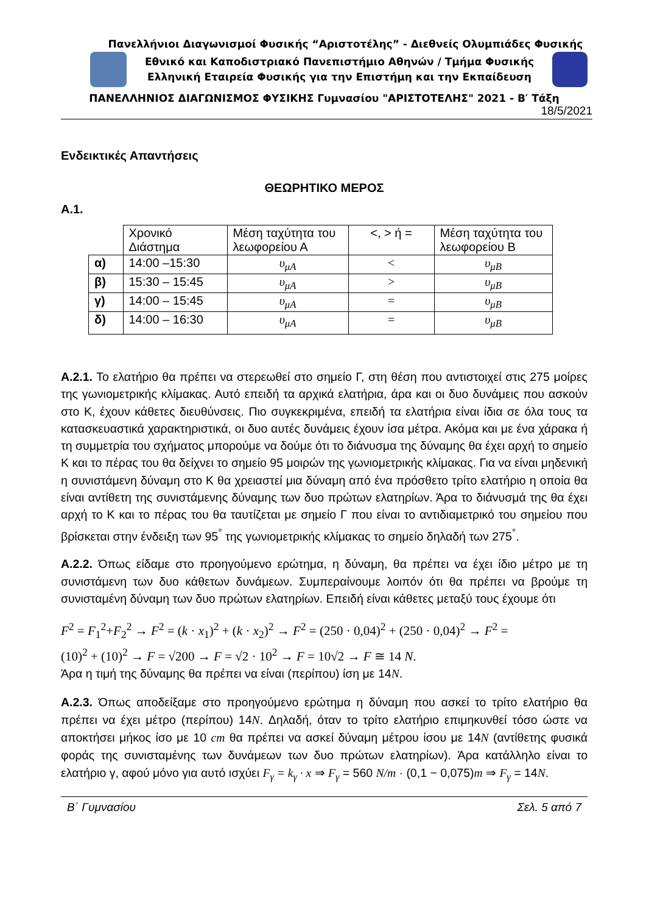Πανελλήνιοι Διαγωνισμοί Φυσικής “Αριστοτέλης” - Διεθνείς Ολυμπιάδες Φυσικής
Εθνικό και Καποδιστριακό Πανεπιστήμιο Αθηνών / Τμήμα Φυσικής
Ελληνική Εταιρεία Φυσικής για την Επιστήμη και την Εκπαίδευση
ΠΑΝΕΛΛΗΝΙΟΣ ΔΙΑΓΩΝΙΣΜΟΣ ΦΥΣΙΚΗΣ Γυμνασίου "ΑΡΙΣΤΟΤΕΛΗΣ" 2021 - Β′ Τάξη
18/5/2021
Ενδεικτικές Απαντήσεις
ΘΕΩΡΗΤΙΚΟ ΜΕΡΟΣ
Α.1.
| | Χρονικό Διάστημα | Μέση ταχύτητα του λεωφορείου Α | <, > ή = | Μέση ταχύτητα του λεωφορείου Β |
| --- | --- | --- | --- | --- |
| α) | 14:00 –15:30 | υ<sub>μΑ</sub> | < | υ<sub>μΒ</sub> |
| β) | 15:30 – 15:45 | υ<sub>μΑ</sub> | > | υ<sub>μΒ</sub> |
| γ) | 14:00 – 15:45 | υ<sub>μΑ</sub> | = | υ<sub>μΒ</sub> |
| δ) | 14:00 – 16:30 | υ<sub>μΑ</sub> | = | υ<sub>μΒ</sub> |
Α.2.1. Το ελατήριο θα πρέπει να στερεωθεί στο σημείο Γ, στη θέση που αντιστοιχεί στις 275 μοίρες της γωνιομετρικής κλίμακας. Αυτό επειδή τα αρχικά ελατήρια, άρα και οι δυο δυνάμεις που ασκούν στο Κ, έχουν κάθετες διευθύνσεις. Πιο συγκεκριμένα, επειδή τα ελατήρια είναι ίδια σε όλα τους τα κατασκευαστικά χαρακτηριστικά, οι δυο αυτές δυνάμεις έχουν ίσα μέτρα. Ακόμα και με ένα χάρακα ή τη συμμετρία του σχήματος μπορούμε να δούμε ότι το διάνυσμα της δύναμης θα έχει αρχή το σημείο Κ και το πέρας του θα δείχνει το σημείο 95 μοιρών της γωνιομετρικής κλίμακας. Για να είναι μηδενική η συνιστάμενη δύναμη στο Κ θα χρειαστεί μια δύναμη από ένα πρόσθετο τρίτο ελατήριο η οποία θα είναι αντίθετη της συνιστάμενης δύναμης των δυο πρώτων ελατηρίων. Άρα το διάνυσμά της θα έχει αρχή το Κ και το πέρας του θα ταυτίζεται με σημείο Γ που είναι το αντιδιαμετρικό του σημείου που βρίσκεται στην ένδειξη των 95<sup>°</sup> της γωνιομετρικής κλίμακας το σημείο δηλαδή των 275<sup>°</sup>.
Α.2.2. Όπως είδαμε στο προηγούμενο ερώτημα, η δύναμη, θα πρέπει να έχει ίδιο μέτρο με τη συνιστάμενη των δυο κάθετων δυνάμεων. Συμπεραίνουμε λοιπόν ότι θα πρέπει να βρούμε τη συνισταμένη δύναμη των δυο πρώτων ελατηρίων. Επειδή είναι κάθετες μεταξύ τους έχουμε ότι
F<sup>2</sup> = F<sub>1</sub><sup>2</sup>+F<sub>2</sub><sup>2</sup> → F<sup>2</sup> = (k · x<sub>1</sub>)<sup>2</sup> + (k · x<sub>2</sub>)<sup>2</sup> → F<sup>2</sup> = (250 · 0,04)<sup>2</sup> + (250 · 0,04)<sup>2</sup> → F<sup>2</sup> =
(10)<sup>2</sup> + (10)<sup>2</sup> → F = √200 → F = √2 · 10<sup>2</sup> → F = 10√2 → F ≅ 14 N.
Άρα η τιμή της δύναμης θα πρέπει να είναι (περίπου) ίση με 14N.
Α.2.3. Όπως αποδείξαμε στο προηγούμενο ερώτημα η δύναμη που ασκεί το τρίτο ελατήριο θα πρέπει να έχει μέτρο (περίπου) 14N. Δηλαδή, όταν το τρίτο ελατήριο επιμηκυνθεί τόσο ώστε να αποκτήσει μήκος ίσο με 10 cm θα πρέπει να ασκεί δύναμη μέτρου ίσου με 14N (αντίθετης φυσικά φοράς της συνισταμένης των δυνάμεων των δυο πρώτων ελατηρίων). Άρα κατάλληλο είναι το ελατήριο γ, αφού μόνο για αυτό ισχύει F<sub>γ</sub> = k<sub>γ</sub> · x ⇒ F<sub>γ</sub> = 560 N/m · (0,1 − 0,075)m ⇒ F<sub>γ</sub> = 14N.
Β΄ Γυμνασίου Σελ. 5 από 7